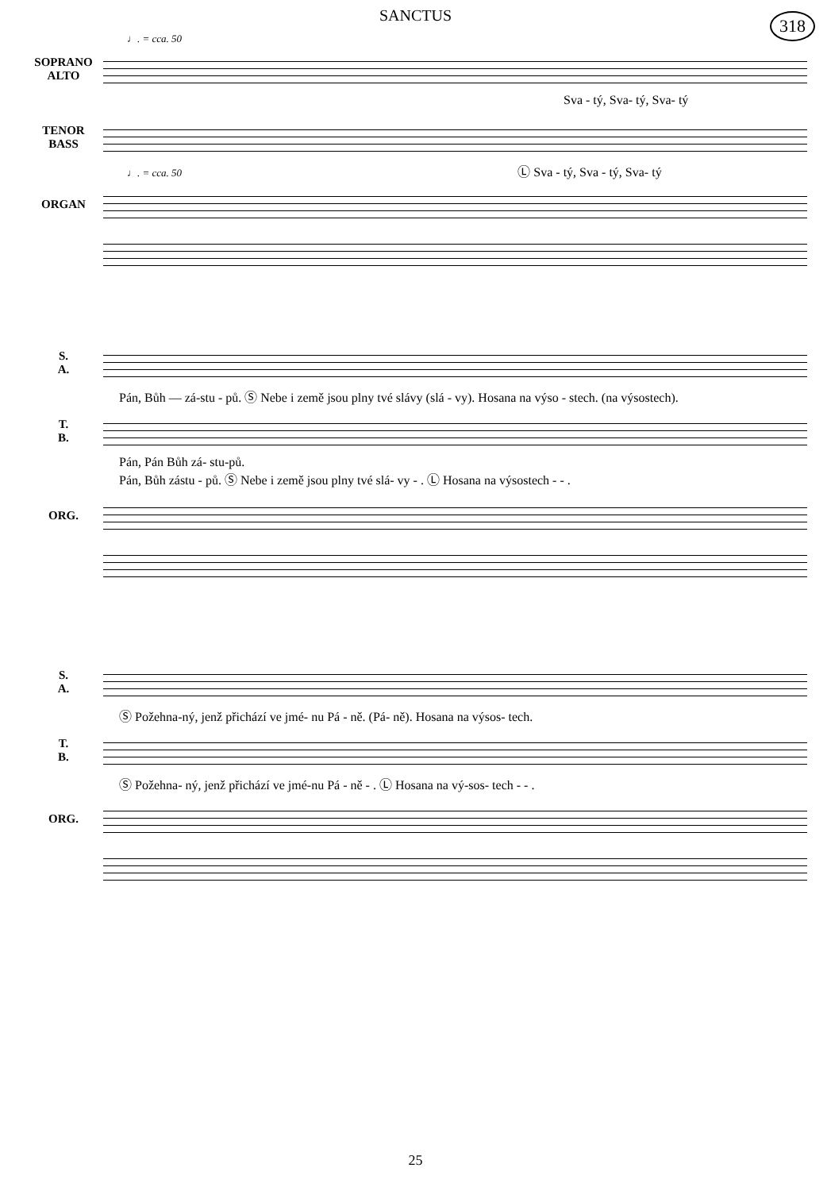SANCTUS
318
♩. = cca. 50
SOPRANO
ALTO
Sva - tý, Sva- tý, Sva- tý
TENOR
BASS
♩. = cca. 50 Ⓛ Sva - tý, Sva - tý, Sva- tý
ORGAN
S.
A.
Pán, Bůh — zá-stu - pů. Ⓢ Nebe i země jsou plny tvé slávy (slá - vy). Hosana na výso - stech. (na výsostech).
T.
B.
Pán, Pán Bůh zá- stu-pů.
Pán, Bůh zástu - pů. Ⓢ Nebe i země jsou plny tvé slá- vy - . Ⓛ Hosana na výsostech - - .
ORG.
S.
A.
Ⓢ Požehna-ný, jenž přichází ve jmé- nu Pá - ně. (Pá- ně). Hosana na výsos- tech.
T.
B.
Ⓢ Požehna- ný, jenž přichází ve jmé-nu Pá - ně - . Ⓛ Hosana na vý-sos- tech - - .
ORG.
25